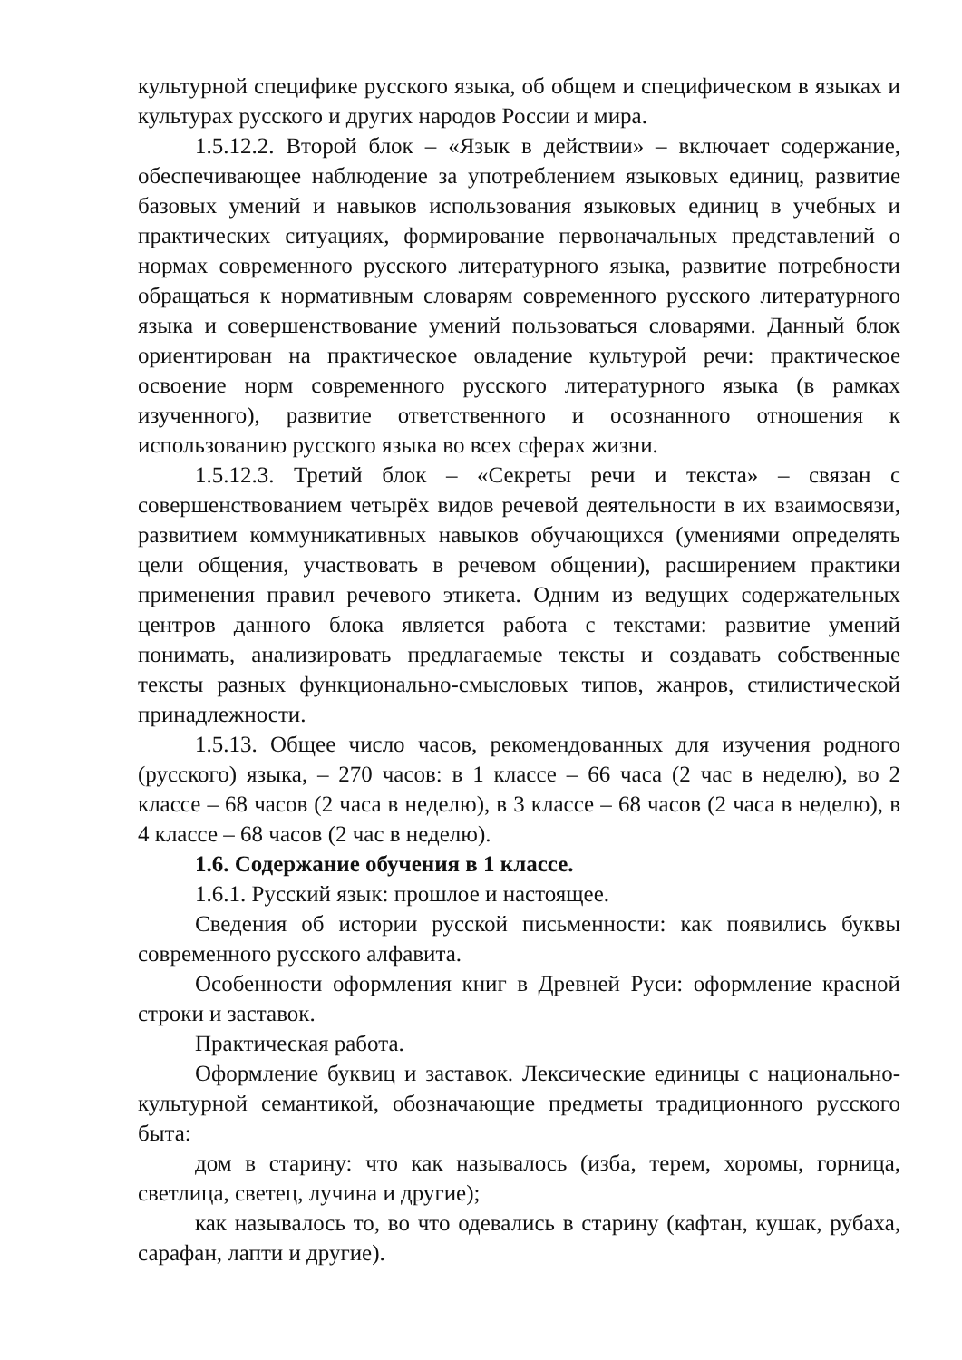культурной специфике русского языка, об общем и специфическом в языках и культурах русского и других народов России и мира.
1.5.12.2. Второй блок – «Язык в действии» – включает содержание, обеспечивающее наблюдение за употреблением языковых единиц, развитие базовых умений и навыков использования языковых единиц в учебных и практических ситуациях, формирование первоначальных представлений о нормах современного русского литературного языка, развитие потребности обращаться к нормативным словарям современного русского литературного языка и совершенствование умений пользоваться словарями. Данный блок ориентирован на практическое овладение культурой речи: практическое освоение норм современного русского литературного языка (в рамках изученного), развитие ответственного и осознанного отношения к использованию русского языка во всех сферах жизни.
1.5.12.3. Третий блок – «Секреты речи и текста» – связан с совершенствованием четырёх видов речевой деятельности в их взаимосвязи, развитием коммуникативных навыков обучающихся (умениями определять цели общения, участвовать в речевом общении), расширением практики применения правил речевого этикета. Одним из ведущих содержательных центров данного блока является работа с текстами: развитие умений понимать, анализировать предлагаемые тексты и создавать собственные тексты разных функционально-смысловых типов, жанров, стилистической принадлежности.
1.5.13. Общее число часов, рекомендованных для изучения родного (русского) языка, – 270 часов: в 1 классе – 66 часа (2 час в неделю), во 2 классе – 68 часов (2 часа в неделю), в 3 классе – 68 часов (2 часа в неделю), в 4 классе – 68 часов (2 час в неделю).
1.6. Содержание обучения в 1 классе.
1.6.1. Русский язык: прошлое и настоящее.
Сведения об истории русской письменности: как появились буквы современного русского алфавита.
Особенности оформления книг в Древней Руси: оформление красной строки и заставок.
Практическая работа.
Оформление буквиц и заставок. Лексические единицы с национально-культурной семантикой, обозначающие предметы традиционного русского быта:
дом в старину: что как называлось (изба, терем, хоромы, горница, светлица, светец, лучина и другие);
как называлось то, во что одевались в старину (кафтан, кушак, рубаха, сарафан, лапти и другие).